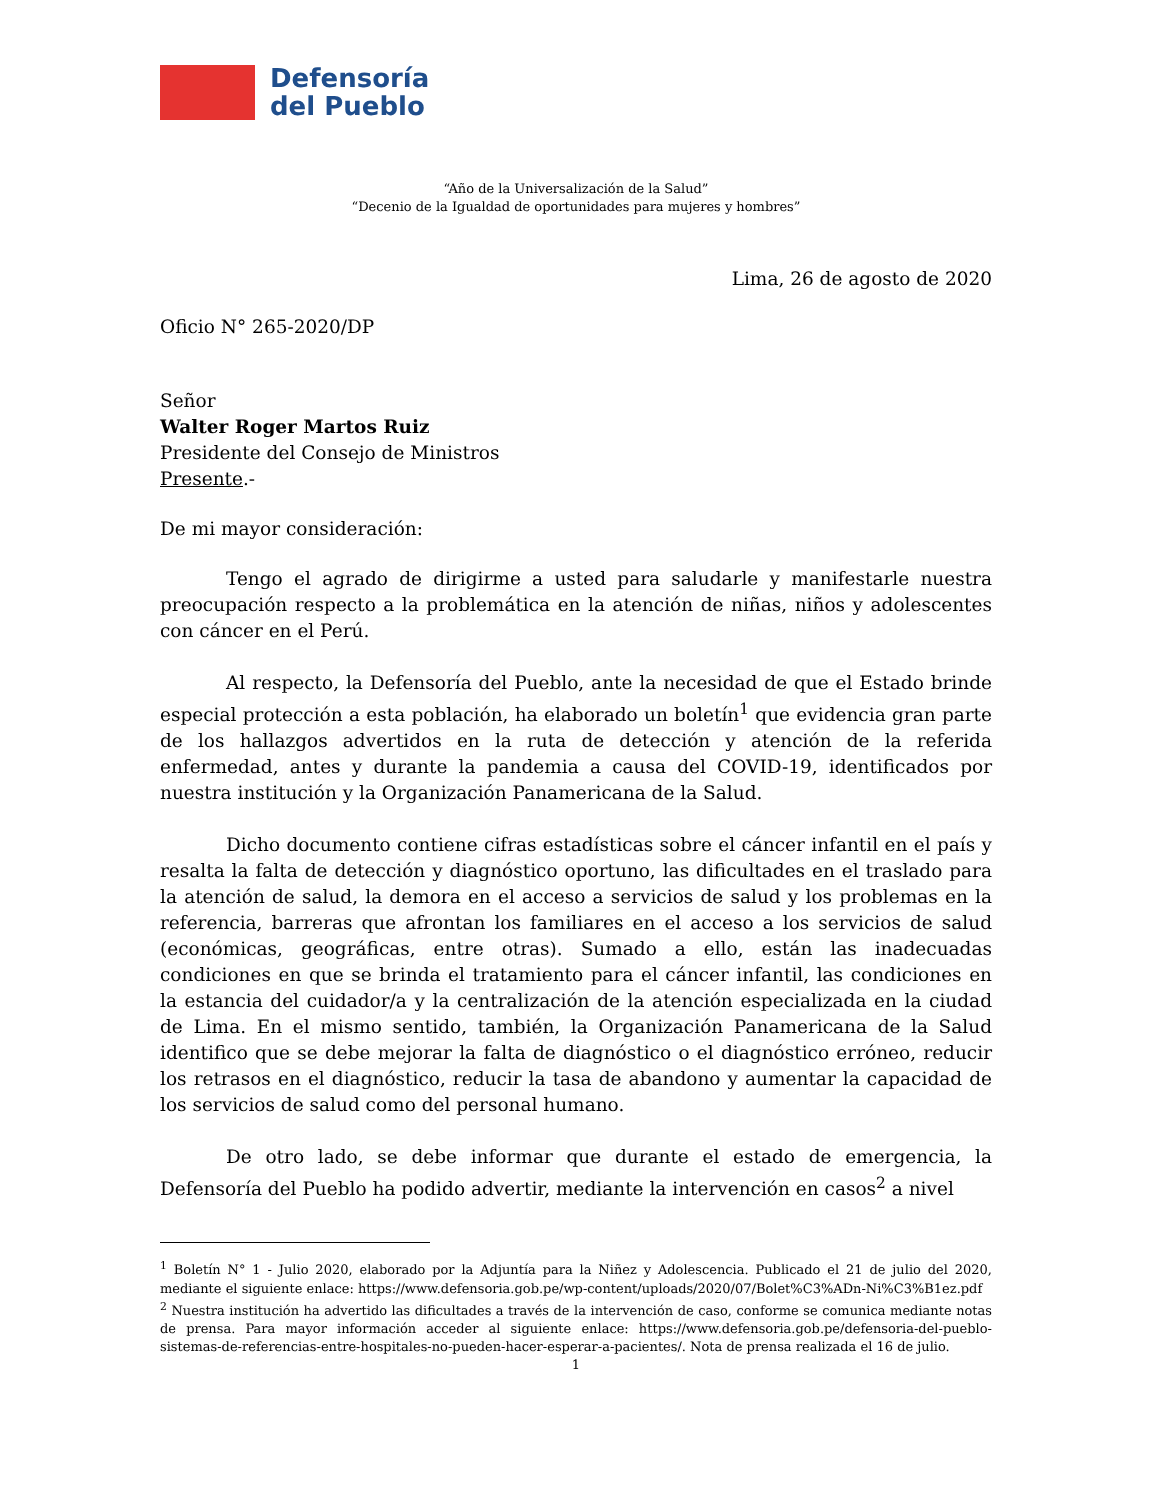Defensoría
del Pueblo
“Año de la Universalización de la Salud”
“Decenio de la Igualdad de oportunidades para mujeres y hombres”
Lima, 26 de agosto de 2020
Oficio N° 265-2020/DP
Señor
Walter Roger Martos Ruiz
Presidente del Consejo de Ministros
Presente.-
De mi mayor consideración:
Tengo el agrado de dirigirme a usted para saludarle y manifestarle nuestra preocupación respecto a la problemática en la atención de niñas, niños y adolescentes con cáncer en el Perú.
Al respecto, la Defensoría del Pueblo, ante la necesidad de que el Estado brinde especial protección a esta población, ha elaborado un boletín<sup>1</sup> que evidencia gran parte de los hallazgos advertidos en la ruta de detección y atención de la referida enfermedad, antes y durante la pandemia a causa del COVID-19, identificados por nuestra institución y la Organización Panamericana de la Salud.
Dicho documento contiene cifras estadísticas sobre el cáncer infantil en el país y resalta la falta de detección y diagnóstico oportuno, las dificultades en el traslado para la atención de salud, la demora en el acceso a servicios de salud y los problemas en la referencia, barreras que afrontan los familiares en el acceso a los servicios de salud (económicas, geográficas, entre otras). Sumado a ello, están las inadecuadas condiciones en que se brinda el tratamiento para el cáncer infantil, las condiciones en la estancia del cuidador/a y la centralización de la atención especializada en la ciudad de Lima. En el mismo sentido, también, la Organización Panamericana de la Salud identifico que se debe mejorar la falta de diagnóstico o el diagnóstico erróneo, reducir los retrasos en el diagnóstico, reducir la tasa de abandono y aumentar la capacidad de los servicios de salud como del personal humano.
De otro lado, se debe informar que durante el estado de emergencia, la Defensoría del Pueblo ha podido advertir, mediante la intervención en casos<sup>2</sup> a nivel
<sup>1</sup> Boletín N° 1 - Julio 2020, elaborado por la Adjuntía para la Niñez y Adolescencia. Publicado el 21 de julio del 2020, mediante el siguiente enlace: https://www.defensoria.gob.pe/wp-content/uploads/2020/07/Bolet%C3%ADn-Ni%C3%B1ez.pdf
<sup>2</sup> Nuestra institución ha advertido las dificultades a través de la intervención de caso, conforme se comunica mediante notas de prensa. Para mayor información acceder al siguiente enlace: https://www.defensoria.gob.pe/defensoria-del-pueblo-sistemas-de-referencias-entre-hospitales-no-pueden-hacer-esperar-a-pacientes/. Nota de prensa realizada el 16 de julio.
1